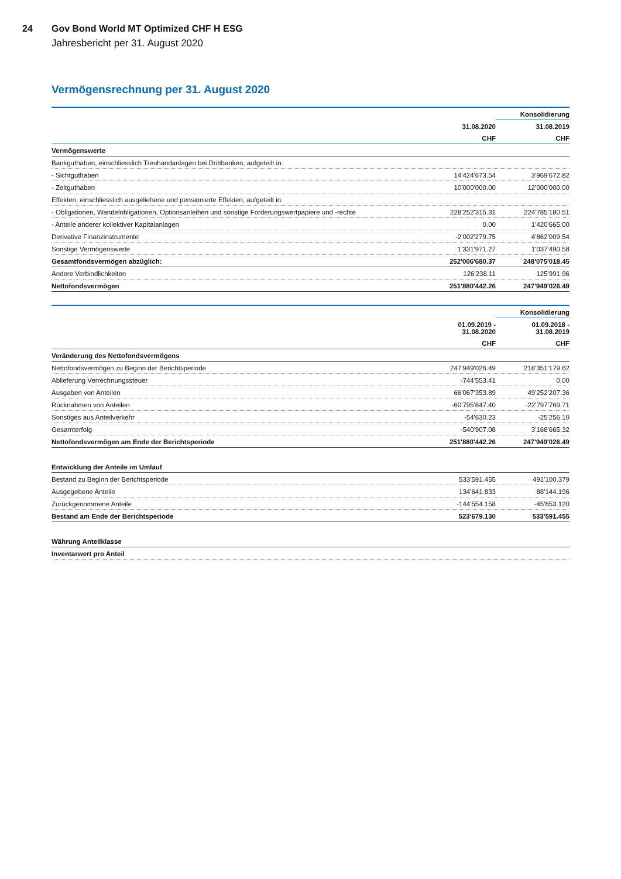24 Gov Bond World MT Optimized CHF H ESG
Jahresbericht per 31. August 2020
Vermögensrechnung per 31. August 2020
| | | Konsolidierung |
| --- | --- | --- |
| | 31.08.2020 | 31.08.2019 |
| | CHF | CHF |
| Vermögenswerte | | |
| Bankguthaben, einschliesslich Treuhandanlagen bei Drittbanken, aufgeteilt in: | | |
| - Sichtguthaben | 14'424'673.54 | 3'969'672.82 |
| - Zeitguthaben | 10'000'000.00 | 12'000'000.00 |
| Effekten, einschliesslich ausgeliehene und pensionierte Effekten, aufgeteilt in: | | |
| - Obligationen, Wandelobligationen, Optionsanleihen und sonstige Forderungswertpapiere und -rechte | 228'252'315.31 | 224'785'180.51 |
| - Anteile anderer kollektiver Kapitalanlagen | 0.00 | 1'420'665.00 |
| Derivative Finanzinstrumente | -2'002'279.75 | 4'862'009.54 |
| Sonstige Vermögenswerte | 1'331'971.27 | 1'037'490.58 |
| Gesamtfondsvermögen abzüglich: | 252'006'680.37 | 248'075'018.45 |
| Andere Verbindlichkeiten | 126'238.11 | 125'991.96 |
| Nettofondsvermögen | 251'880'442.26 | 247'949'026.49 |
| | | Konsolidierung |
| --- | --- | --- |
| | 01.09.2019 - 31.08.2020 | 01.09.2018 - 31.08.2019 |
| | CHF | CHF |
| Veränderung des Nettofondsvermögens | | |
| Nettofondsvermögen zu Beginn der Berichtsperiode | 247'949'026.49 | 218'351'179.62 |
| Ablieferung Verrechnungssteuer | -744'553.41 | 0.00 |
| Ausgaben von Anteilen | 66'067'353.89 | 49'252'207.36 |
| Rücknahmen von Anteilen | -60'795'847.40 | -22'797'769.71 |
| Sonstiges aus Anteilverkehr | -54'630.23 | -25'256.10 |
| Gesamterfolg | -540'907.08 | 3'168'665.32 |
| Nettofondsvermögen am Ende der Berichtsperiode | 251'880'442.26 | 247'949'026.49 |
| Entwicklung der Anteile im Umlauf | | |
| Bestand zu Beginn der Berichtsperiode | 533'591.455 | 491'100.379 |
| Ausgegebene Anteile | 134'641.833 | 88'144.196 |
| Zurückgenommene Anteile | -144'554.158 | -45'653.120 |
| Bestand am Ende der Berichtsperiode | 523'679.130 | 533'591.455 |
| Währung Anteilklasse | | |
| Inventarwert pro Anteil | | |